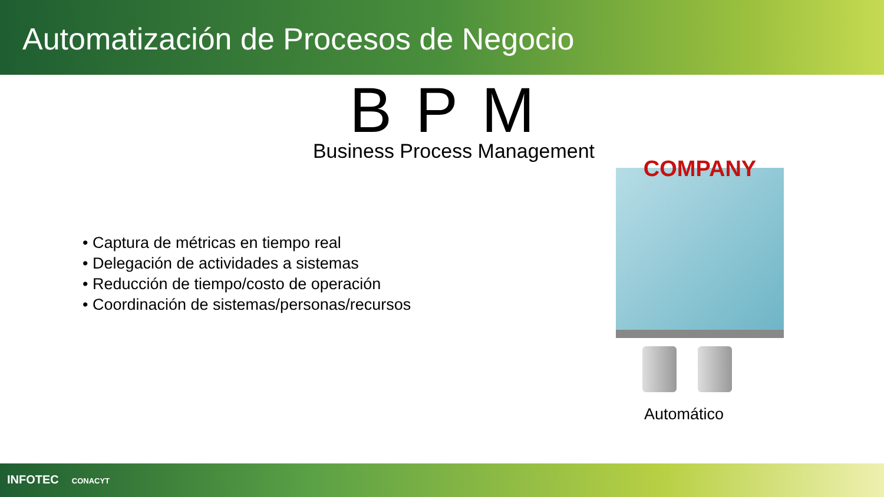Automatización de Procesos de Negocio
BPM
Business Process Management
• Captura de métricas en tiempo real
• Delegación de actividades a sistemas
• Reducción de tiempo/costo de operación
• Coordinación de sistemas/personas/recursos
COMPANY
Automático
INFOTEC CONACYT